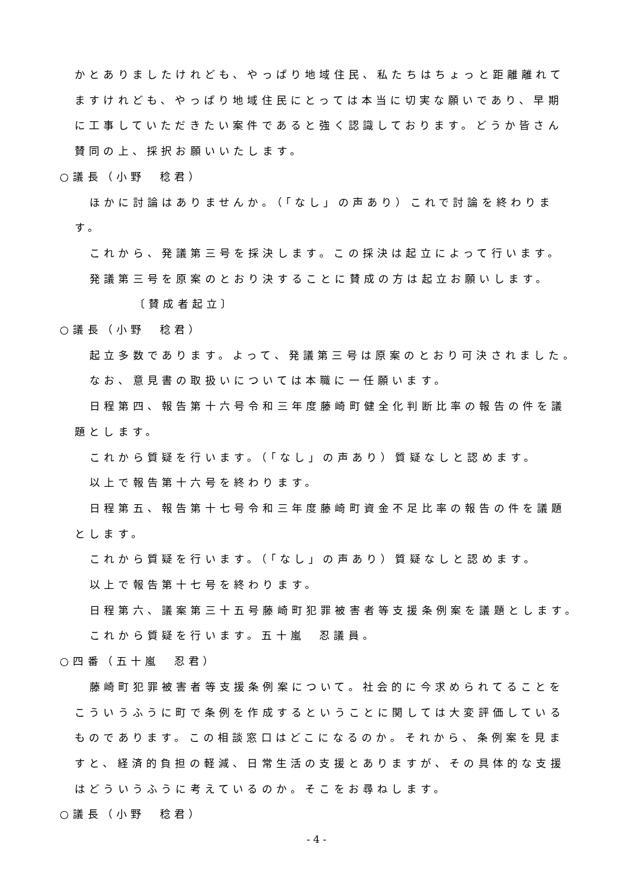かとありましたけれども、やっぱり地域住民、私たちはちょっと距離離れて
ますけれども、やっぱり地域住民にとっては本当に切実な願いであり、早期
に工事していただきたい案件であると強く認識しております。どうか皆さん
賛同の上、採択お願いいたします。
○議長（小野　稔君）
ほかに討論はありませんか。（「なし」の声あり）これで討論を終わりま
す。
これから、発議第三号を採決します。この採決は起立によって行います。
発議第三号を原案のとおり決することに賛成の方は起立お願いします。
〔賛成者起立〕
○議長（小野　稔君）
起立多数であります。よって、発議第三号は原案のとおり可決されました。
なお、意見書の取扱いについては本職に一任願います。
日程第四、報告第十六号令和三年度藤崎町健全化判断比率の報告の件を議
題とします。
これから質疑を行います。（「なし」の声あり）質疑なしと認めます。
以上で報告第十六号を終わります。
日程第五、報告第十七号令和三年度藤崎町資金不足比率の報告の件を議題
とします。
これから質疑を行います。（「なし」の声あり）質疑なしと認めます。
以上で報告第十七号を終わります。
日程第六、議案第三十五号藤崎町犯罪被害者等支援条例案を議題とします。
これから質疑を行います。五十嵐　忍議員。
○四番（五十嵐　忍君）
藤崎町犯罪被害者等支援条例案について。社会的に今求められてることを
こういうふうに町で条例を作成するということに関しては大変評価している
ものであります。この相談窓口はどこになるのか。それから、条例案を見ま
すと、経済的負担の軽減、日常生活の支援とありますが、その具体的な支援
はどういうふうに考えているのか。そこをお尋ねします。
○議長（小野　稔君）
- 4 -